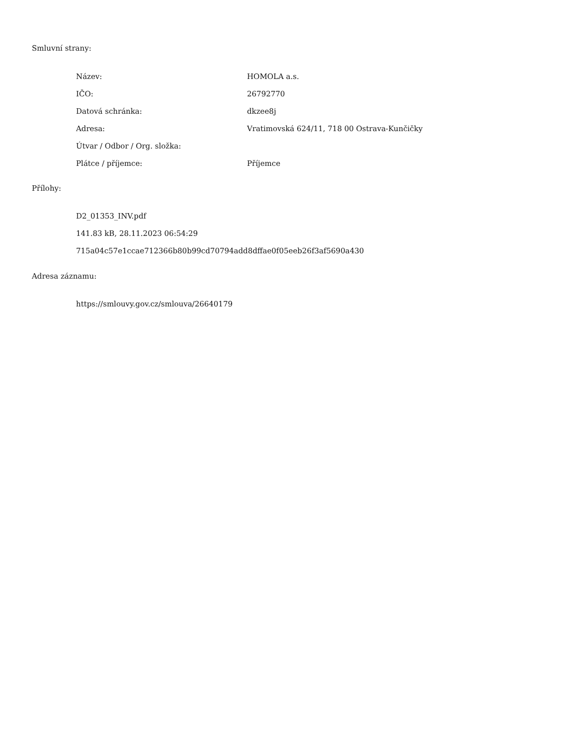Smluvní strany:
| Název: | HOMOLA a.s. |
| IČO: | 26792770 |
| Datová schránka: | dkzee8j |
| Adresa: | Vratimovská 624/11, 718 00 Ostrava-Kunčičky |
| Útvar / Odbor / Org. složka: | |
| Plátce / příjemce: | Příjemce |
Přílohy:
D2_01353_INV.pdf
141.83 kB, 28.11.2023 06:54:29
715a04c57e1ccae712366b80b99cd70794add8dffae0f05eeb26f3af5690a430
Adresa záznamu:
https://smlouvy.gov.cz/smlouva/26640179